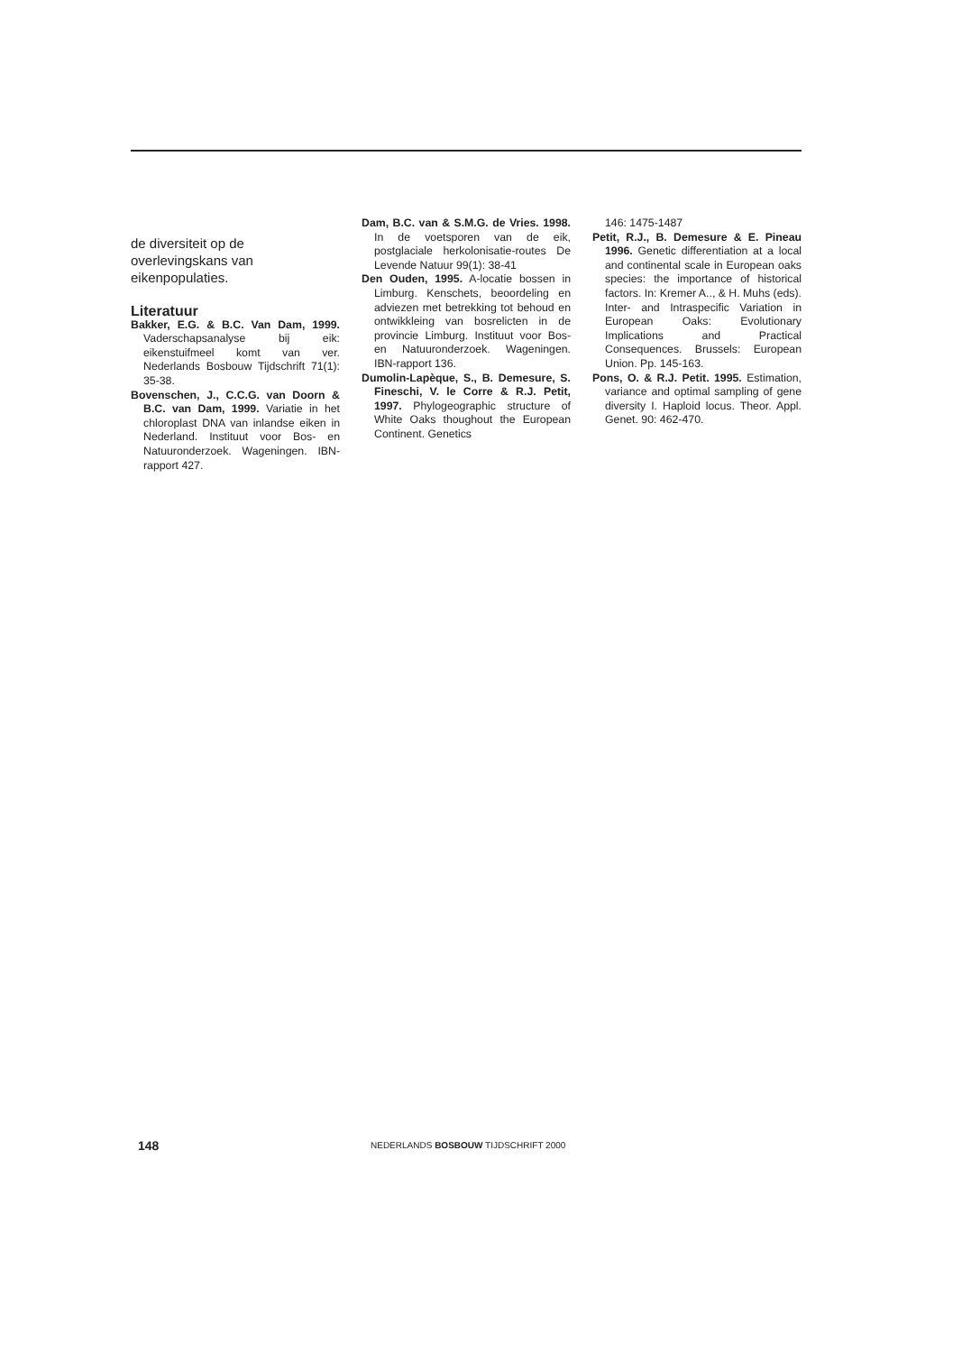de diversiteit op de overlevingskans van eikenpopulaties.
Literatuur
Bakker, E.G. & B.C. Van Dam, 1999. Vaderschapsanalyse bij eik: eikenstuifmeel komt van ver. Nederlands Bosbouw Tijdschrift 71(1): 35-38.
Bovenschen, J., C.C.G. van Doorn & B.C. van Dam, 1999. Variatie in het chloroplast DNA van inlandse eiken in Nederland. Instituut voor Bos- en Natuuronderzoek. Wageningen. IBN-rapport 427.
Dam, B.C. van & S.M.G. de Vries. 1998. In de voetsporen van de eik, postglaciale herkolonisatie-routes De Levende Natuur 99(1): 38-41
Den Ouden, 1995. A-locatie bossen in Limburg. Kenschets, beoordeling en adviezen met betrekking tot behoud en ontwikkleing van bosrelicten in de provincie Limburg. Instituut voor Bos- en Natuuronderzoek. Wageningen. IBN-rapport 136.
Dumolin-Lapèque, S., B. Demesure, S. Fineschi, V. le Corre & R.J. Petit, 1997. Phylogeographic structure of White Oaks thoughout the European Continent. Genetics
146: 1475-1487
Petit, R.J., B. Demesure & E. Pineau 1996. Genetic differentiation at a local and continental scale in European oaks species: the importance of historical factors. In: Kremer A.., & H. Muhs (eds). Inter- and Intraspecific Variation in European Oaks: Evolutionary Implications and Practical Consequences. Brussels: European Union. Pp. 145-163.
Pons, O. & R.J. Petit. 1995. Estimation, variance and optimal sampling of gene diversity I. Haploid locus. Theor. Appl. Genet. 90: 462-470.
148 NEDERLANDS BOSBOUW TIJDSCHRIFT 2000